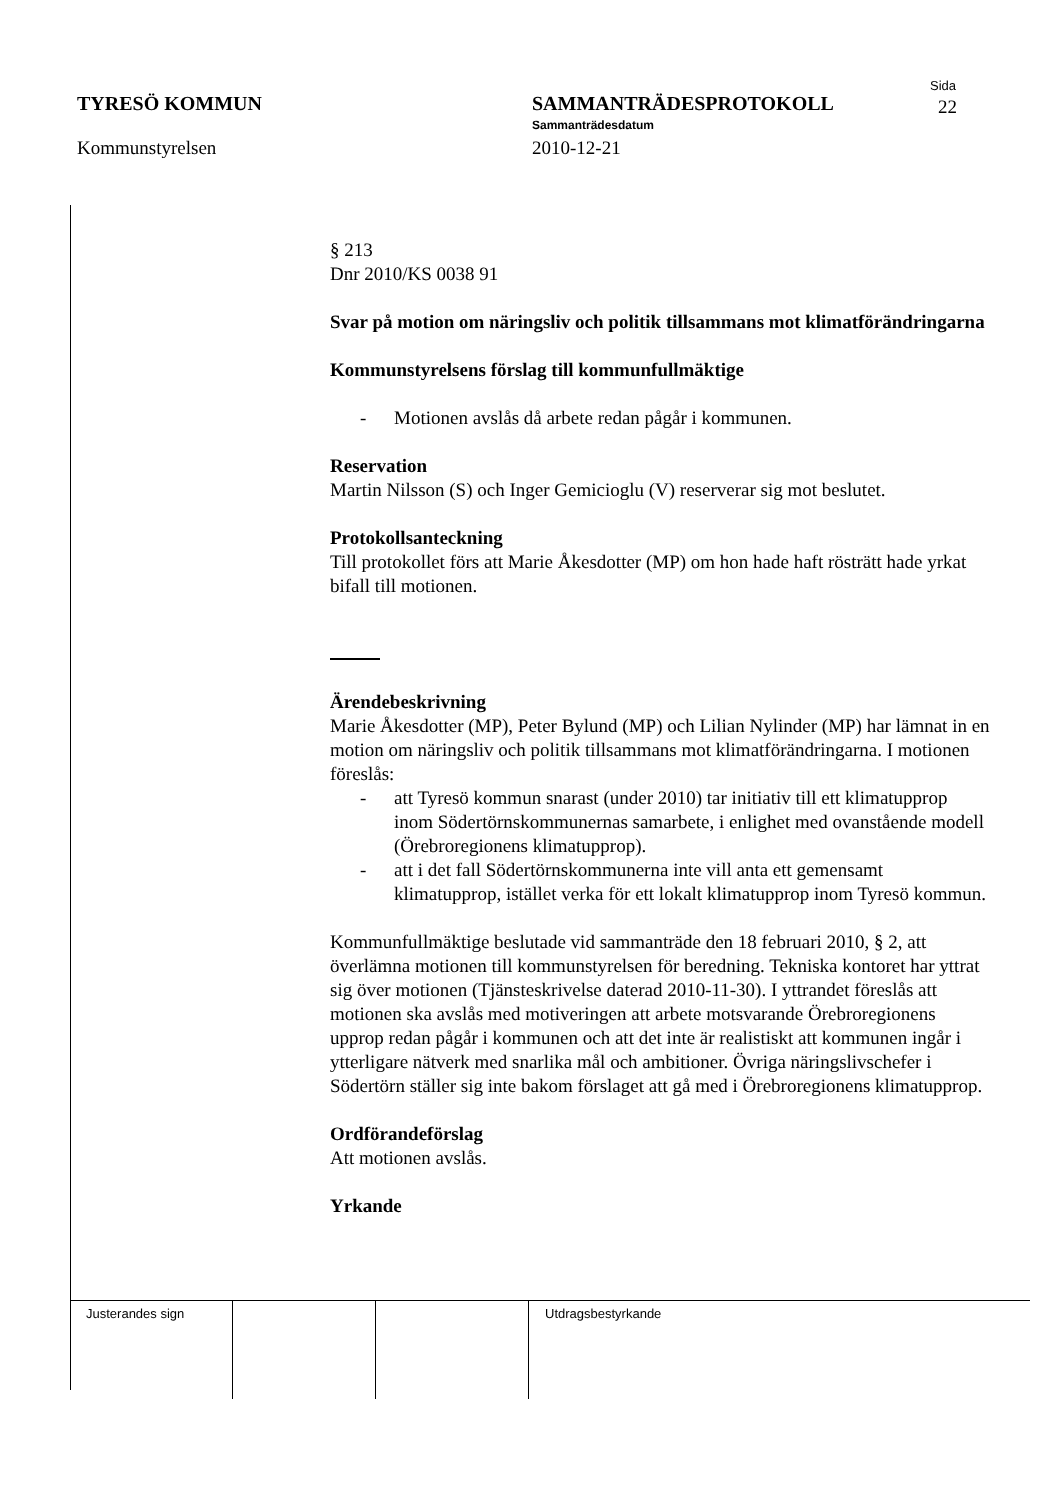TYRESÖ KOMMUN
Kommunstyrelsen
SAMMANTRÄDESPROTOKOLL
Sammanträdesdatum
2010-12-21
Sida
22
§ 213
Dnr 2010/KS 0038 91
Svar på motion om näringsliv och politik tillsammans mot klimatförändringarna
Kommunstyrelsens förslag till kommunfullmäktige
- Motionen avslås då arbete redan pågår i kommunen.
Reservation
Martin Nilsson (S) och Inger Gemicioglu (V) reserverar sig mot beslutet.
Protokollsanteckning
Till protokollet förs att Marie Åkesdotter (MP) om hon hade haft rösträtt hade yrkat bifall till motionen.
Ärendebeskrivning
Marie Åkesdotter (MP), Peter Bylund (MP) och Lilian Nylinder (MP) har lämnat in en motion om näringsliv och politik tillsammans mot klimatförändringarna. I motionen föreslås:
- att Tyresö kommun snarast (under 2010) tar initiativ till ett klimatupprop inom Södertörnskommunernas samarbete, i enlighet med ovanstående modell (Örebroregionens klimatupprop).
- att i det fall Södertörnskommunerna inte vill anta ett gemensamt klimatupprop, istället verka för ett lokalt klimatupprop inom Tyresö kommun.
Kommunfullmäktige beslutade vid sammanträde den 18 februari 2010, § 2, att överlämna motionen till kommunstyrelsen för beredning. Tekniska kontoret har yttrat sig över motionen (Tjänsteskrivelse daterad 2010-11-30). I yttrandet föreslås att motionen ska avslås med motiveringen att arbete motsvarande Örebroregionens upprop redan pågår i kommunen och att det inte är realistiskt att kommunen ingår i ytterligare nätverk med snarlika mål och ambitioner. Övriga näringslivschefer i Södertörn ställer sig inte bakom förslaget att gå med i Örebroregionens klimatupprop.
Ordförandeförslag
Att motionen avslås.
Yrkande
| Justerandes sign | | | Utdragsbestyrkande |